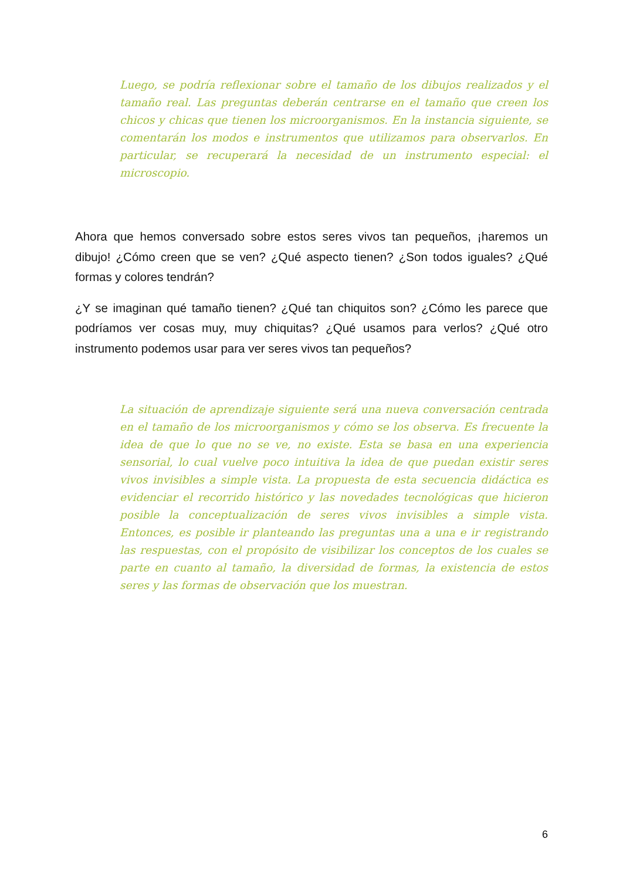Luego, se podría reflexionar sobre el tamaño de los dibujos realizados y el tamaño real. Las preguntas deberán centrarse en el tamaño que creen los chicos y chicas que tienen los microorganismos. En la instancia siguiente, se comentarán los modos e instrumentos que utilizamos para observarlos. En particular, se recuperará la necesidad de un instrumento especial: el microscopio.
Ahora que hemos conversado sobre estos seres vivos tan pequeños, ¡haremos un dibujo! ¿Cómo creen que se ven? ¿Qué aspecto tienen? ¿Son todos iguales? ¿Qué formas y colores tendrán?
¿Y se imaginan qué tamaño tienen? ¿Qué tan chiquitos son? ¿Cómo les parece que podríamos ver cosas muy, muy chiquitas? ¿Qué usamos para verlos? ¿Qué otro instrumento podemos usar para ver seres vivos tan pequeños?
La situación de aprendizaje siguiente será una nueva conversación centrada en el tamaño de los microorganismos y cómo se los observa. Es frecuente la idea de que lo que no se ve, no existe. Esta se basa en una experiencia sensorial, lo cual vuelve poco intuitiva la idea de que puedan existir seres vivos invisibles a simple vista. La propuesta de esta secuencia didáctica es evidenciar el recorrido histórico y las novedades tecnológicas que hicieron posible la conceptualización de seres vivos invisibles a simple vista. Entonces, es posible ir planteando las preguntas una a una e ir registrando las respuestas, con el propósito de visibilizar los conceptos de los cuales se parte en cuanto al tamaño, la diversidad de formas, la existencia de estos seres y las formas de observación que los muestran.
6